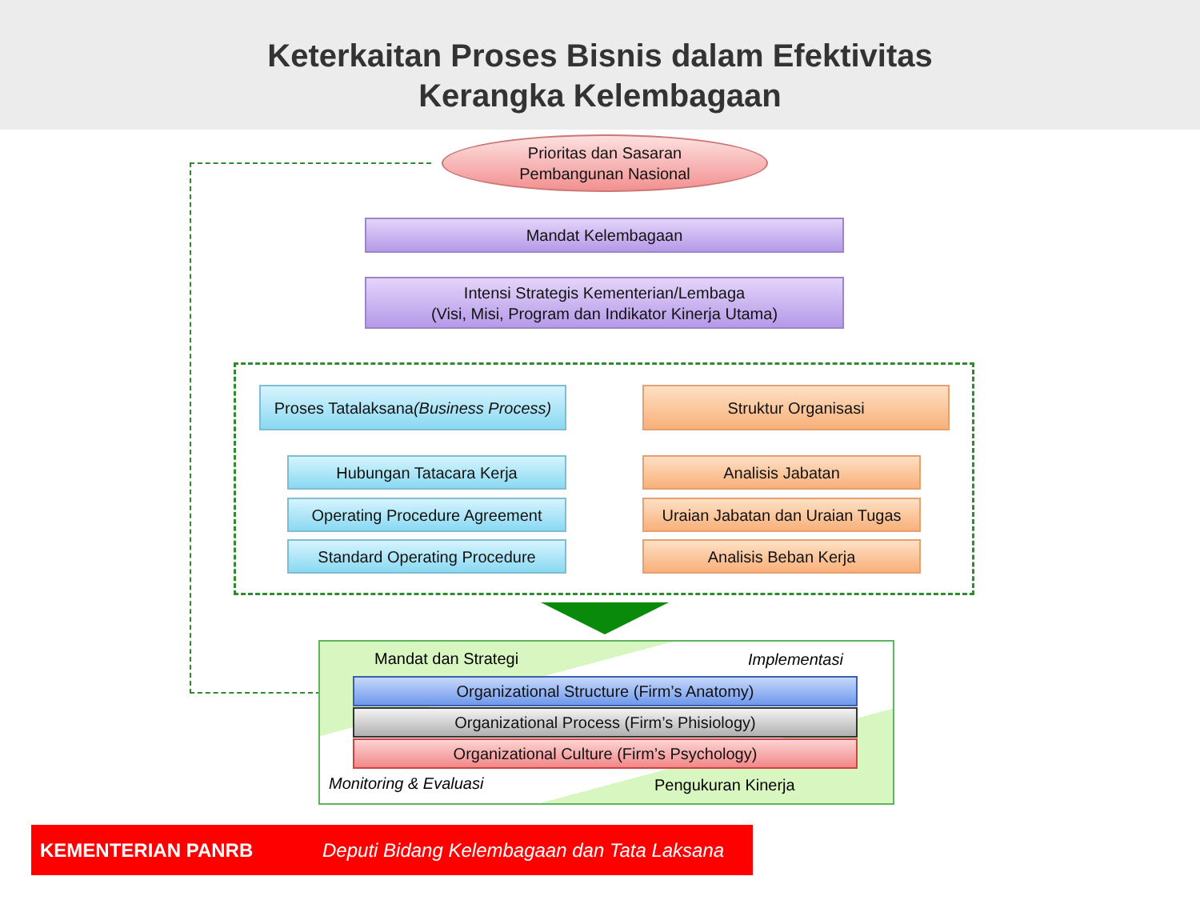Keterkaitan Proses Bisnis dalam Efektivitas
Kerangka Kelembagaan
Prioritas dan Sasaran
Pembangunan Nasional
Mandat Kelembagaan
Intensi Strategis Kementerian/Lembaga
(Visi, Misi, Program dan Indikator Kinerja Utama)
Proses Tatalaksana
(Business Process)
Struktur Organisasi
Hubungan Tatacara Kerja
Operating Procedure Agreement
Standard Operating Procedure
Analisis Jabatan
Uraian Jabatan dan Uraian Tugas
Analisis Beban Kerja
Mandat dan Strategi Implementasi
Organizational Structure (Firm’s Anatomy)
Organizational Process (Firm’s Phisiology)
Organizational Culture (Firm’s Psychology)
Monitoring & Evaluasi Pengukuran Kinerja
KEMENTERIAN PANRB Deputi Bidang Kelembagaan dan Tata Laksana